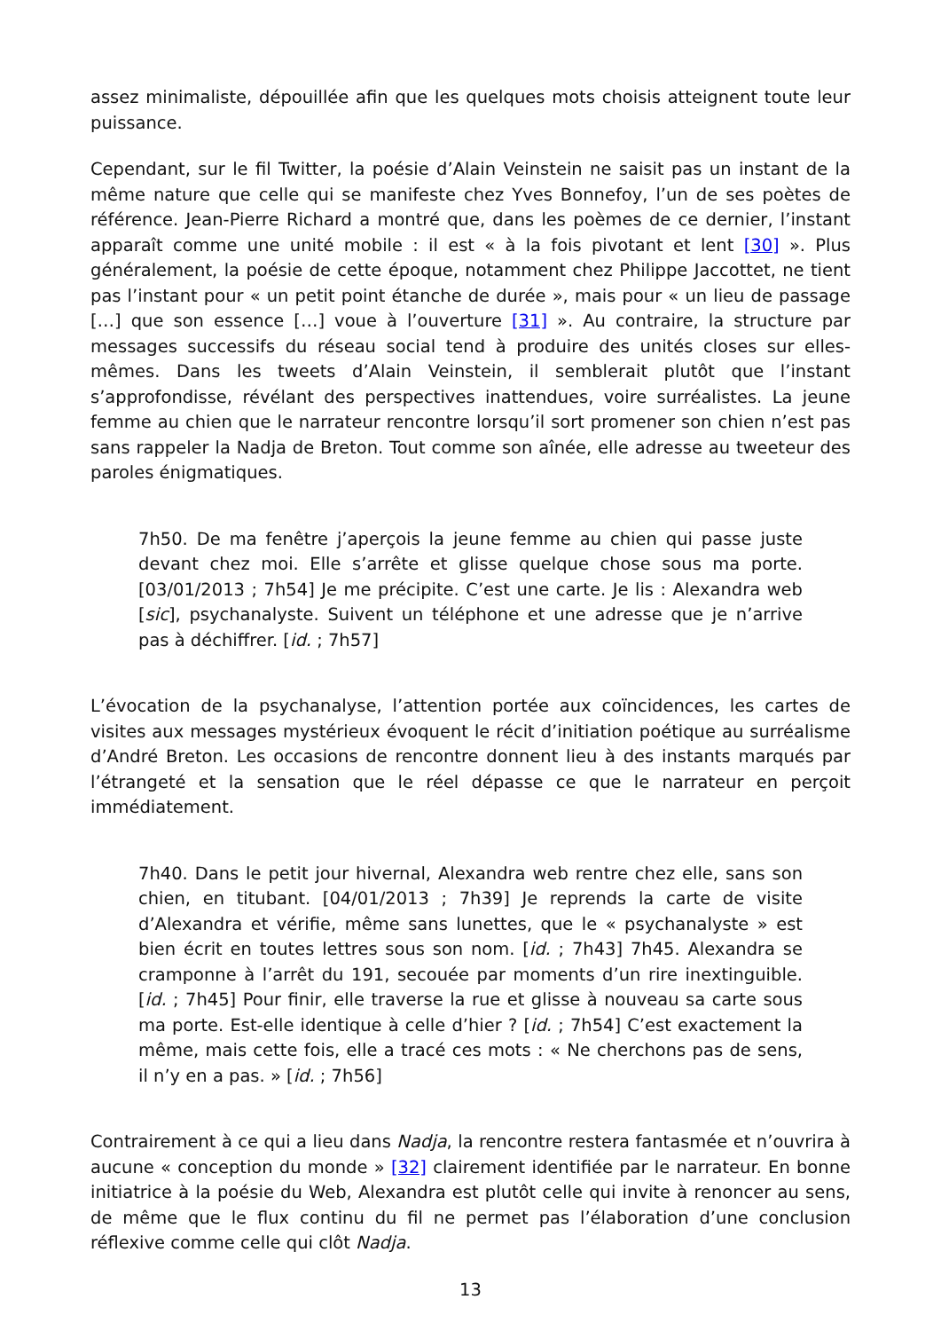assez minimaliste, dépouillée afin que les quelques mots choisis atteignent toute leur puissance.
Cependant, sur le fil Twitter, la poésie d’Alain Veinstein ne saisit pas un instant de la même nature que celle qui se manifeste chez Yves Bonnefoy, l’un de ses poètes de référence. Jean-Pierre Richard a montré que, dans les poèmes de ce dernier, l’instant apparaît comme une unité mobile : il est « à la fois pivotant et lent [30] ». Plus généralement, la poésie de cette époque, notamment chez Philippe Jaccottet, ne tient pas l’instant pour « un petit point étanche de durée », mais pour « un lieu de passage […] que son essence […] voue à l’ouverture [31] ». Au contraire, la structure par messages successifs du réseau social tend à produire des unités closes sur elles-mêmes. Dans les tweets d’Alain Veinstein, il semblerait plutôt que l’instant s’approfondisse, révélant des perspectives inattendues, voire surréalistes. La jeune femme au chien que le narrateur rencontre lorsqu’il sort promener son chien n’est pas sans rappeler la Nadja de Breton. Tout comme son aînée, elle adresse au tweeteur des paroles énigmatiques.
7h50. De ma fenêtre j’aperçois la jeune femme au chien qui passe juste devant chez moi. Elle s’arrête et glisse quelque chose sous ma porte. [03/01/2013 ; 7h54] Je me précipite. C’est une carte. Je lis : Alexandra web [sic], psychanalyste. Suivent un téléphone et une adresse que je n’arrive pas à déchiffrer. [id. ; 7h57]
L’évocation de la psychanalyse, l’attention portée aux coïncidences, les cartes de visites aux messages mystérieux évoquent le récit d’initiation poétique au surréalisme d’André Breton. Les occasions de rencontre donnent lieu à des instants marqués par l’étrangeté et la sensation que le réel dépasse ce que le narrateur en perçoit immédiatement.
7h40. Dans le petit jour hivernal, Alexandra web rentre chez elle, sans son chien, en titubant. [04/01/2013 ; 7h39] Je reprends la carte de visite d’Alexandra et vérifie, même sans lunettes, que le « psychanalyste » est bien écrit en toutes lettres sous son nom. [id. ; 7h43] 7h45. Alexandra se cramponne à l’arrêt du 191, secouée par moments d’un rire inextinguible. [id. ; 7h45] Pour finir, elle traverse la rue et glisse à nouveau sa carte sous ma porte. Est-elle identique à celle d’hier ? [id. ; 7h54] C’est exactement la même, mais cette fois, elle a tracé ces mots : « Ne cherchons pas de sens, il n’y en a pas. » [id. ; 7h56]
Contrairement à ce qui a lieu dans Nadja, la rencontre restera fantasmée et n’ouvrira à aucune « conception du monde » [32] clairement identifiée par le narrateur. En bonne initiatrice à la poésie du Web, Alexandra est plutôt celle qui invite à renoncer au sens, de même que le flux continu du fil ne permet pas l’élaboration d’une conclusion réflexive comme celle qui clôt Nadja.
13